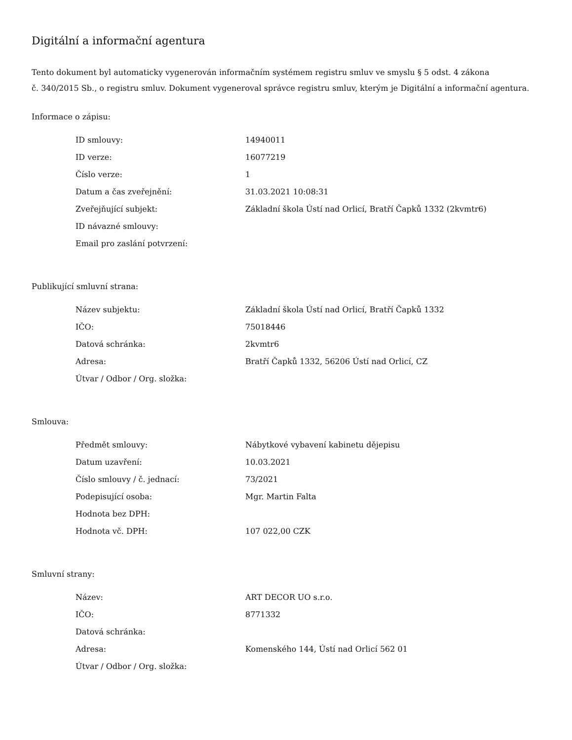Digitální a informační agentura
Tento dokument byl automaticky vygenerován informačním systémem registru smluv ve smyslu § 5 odst. 4 zákona
č. 340/2015 Sb., o registru smluv. Dokument vygeneroval správce registru smluv, kterým je Digitální a informační agentura.
Informace o zápisu:
| ID smlouvy: | 14940011 |
| ID verze: | 16077219 |
| Číslo verze: | 1 |
| Datum a čas zveřejnění: | 31.03.2021 10:08:31 |
| Zveřejňující subjekt: | Základní škola Ústí nad Orlicí, Bratří Čapků 1332 (2kvmtr6) |
| ID návazné smlouvy: | |
| Email pro zaslání potvrzení: | |
Publikující smluvní strana:
| Název subjektu: | Základní škola Ústí nad Orlicí, Bratří Čapků 1332 |
| IČO: | 75018446 |
| Datová schránka: | 2kvmtr6 |
| Adresa: | Bratří Čapků 1332, 56206 Ústí nad Orlicí, CZ |
| Útvar / Odbor / Org. složka: | |
Smlouva:
| Předmět smlouvy: | Nábytkové vybavení kabinetu dějepisu |
| Datum uzavření: | 10.03.2021 |
| Číslo smlouvy / č. jednací: | 73/2021 |
| Podepisující osoba: | Mgr. Martin Falta |
| Hodnota bez DPH: | |
| Hodnota vč. DPH: | 107 022,00 CZK |
Smluvní strany:
| Název: | ART DECOR UO s.r.o. |
| IČO: | 8771332 |
| Datová schránka: | |
| Adresa: | Komenského 144, Ústí nad Orlicí 562 01 |
| Útvar / Odbor / Org. složka: | |